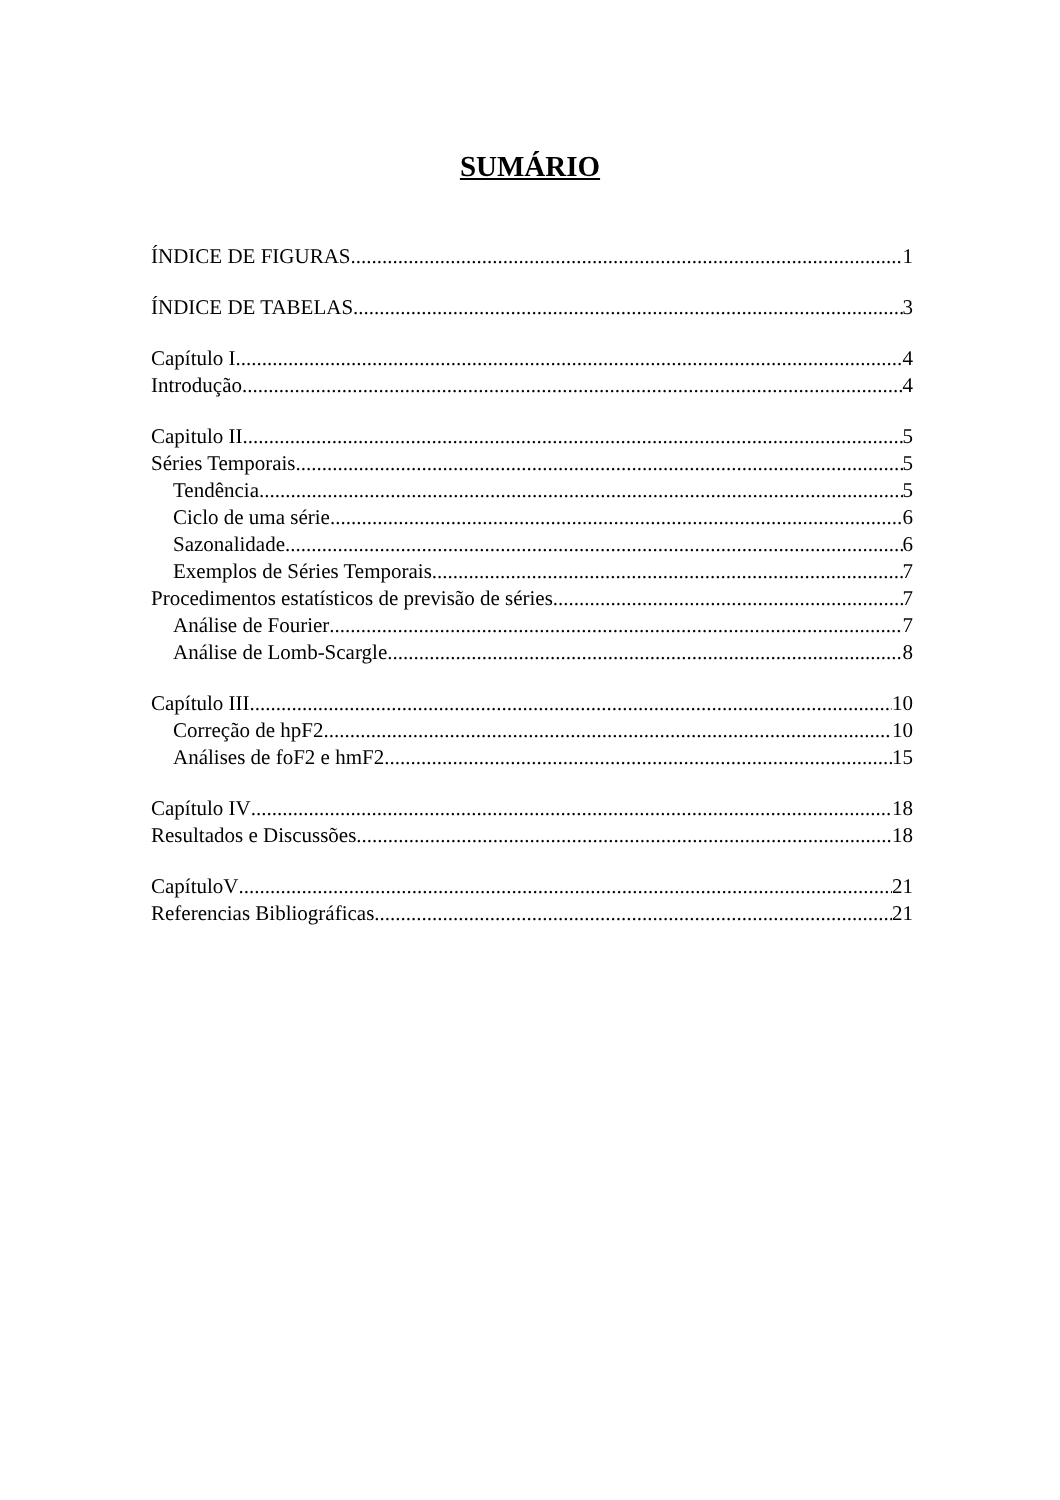SUMÁRIO
ÍNDICE DE FIGURAS 1
ÍNDICE DE TABELAS 3
Capítulo I 4
Introdução 4
Capitulo II 5
Séries Temporais 5
Tendência 5
Ciclo de uma série 6
Sazonalidade 6
Exemplos de Séries Temporais 7
Procedimentos estatísticos de previsão de séries 7
Análise de Fourier 7
Análise de Lomb-Scargle 8
Capítulo III 10
Correção de hpF2 10
Análises de foF2 e hmF2 15
Capítulo IV 18
Resultados e Discussões 18
CapítuloV 21
Referencias Bibliográficas 21